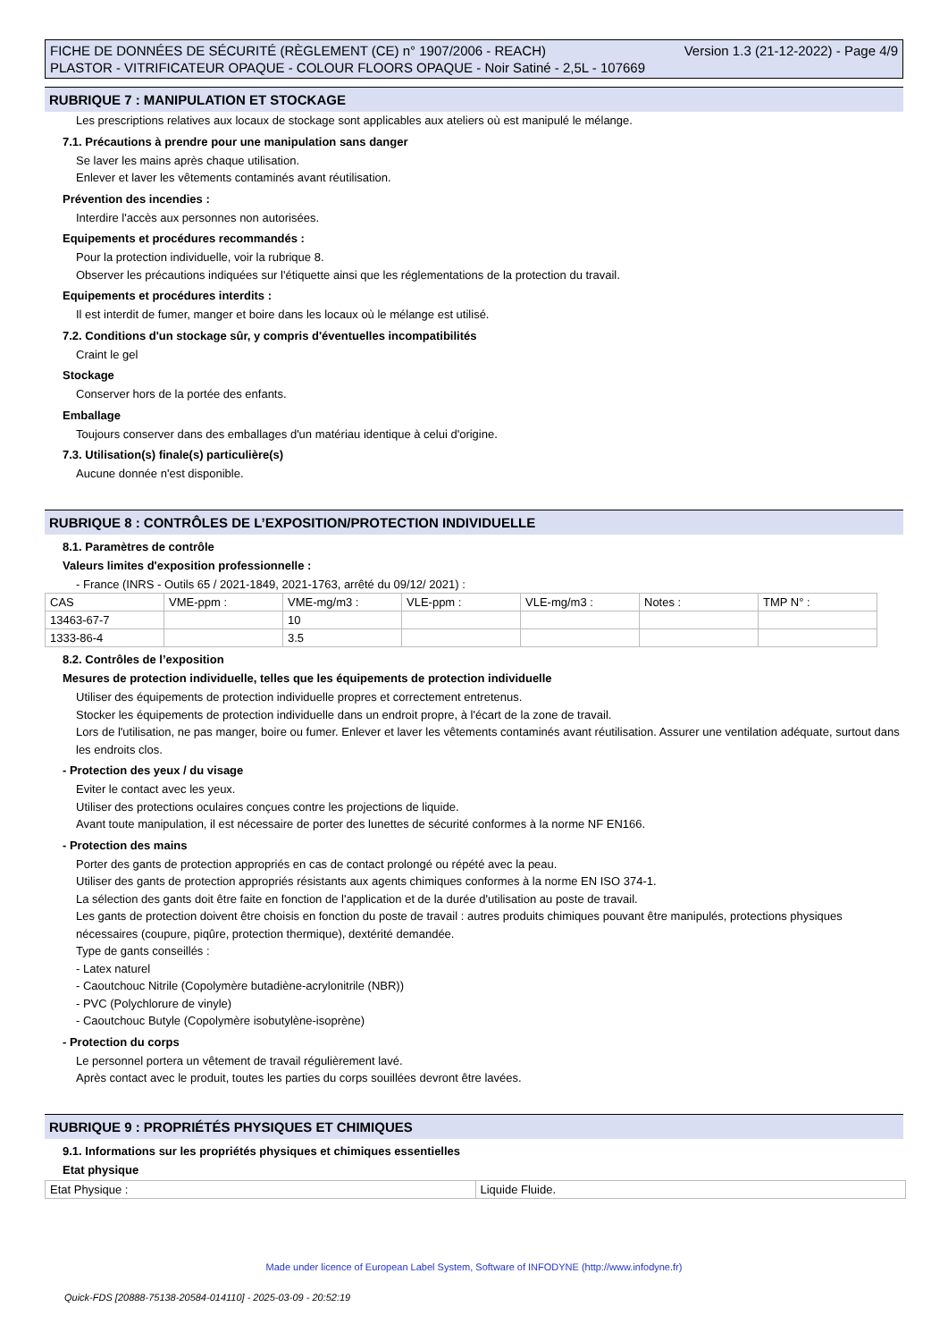Version 1.3 (21-12-2022) - Page 4/9 FICHE DE DONNÉES DE SÉCURITÉ (RÈGLEMENT (CE) n° 1907/2006 - REACH)
PLASTOR - VITRIFICATEUR OPAQUE - COLOUR FLOORS OPAQUE - Noir Satiné - 2,5L - 107669
RUBRIQUE 7 : MANIPULATION ET STOCKAGE
Les prescriptions relatives aux locaux de stockage sont applicables aux ateliers où est manipulé le mélange.
7.1. Précautions à prendre pour une manipulation sans danger
Se laver les mains après chaque utilisation.
Enlever et laver les vêtements contaminés avant réutilisation.
Prévention des incendies :
Interdire l'accès aux personnes non autorisées.
Equipements et procédures recommandés :
Pour la protection individuelle, voir la rubrique 8.
Observer les précautions indiquées sur l'étiquette ainsi que les réglementations de la protection du travail.
Equipements et procédures interdits :
Il est interdit de fumer, manger et boire dans les locaux où le mélange est utilisé.
7.2. Conditions d'un stockage sûr, y compris d'éventuelles incompatibilités
Craint le gel
Stockage
Conserver hors de la portée des enfants.
Emballage
Toujours conserver dans des emballages d'un matériau identique à celui d'origine.
7.3. Utilisation(s) finale(s) particulière(s)
Aucune donnée n'est disponible.
RUBRIQUE 8 : CONTRÔLES DE L’EXPOSITION/PROTECTION INDIVIDUELLE
8.1. Paramètres de contrôle
Valeurs limites d'exposition professionnelle :
- France (INRS - Outils 65 / 2021-1849, 2021-1763, arrêté du 09/12/ 2021) :
| CAS | VME-ppm : | VME-mg/m3 : | VLE-ppm : | VLE-mg/m3 : | Notes : | TMP N° : |
| 13463-67-7 | | 10 | | | | |
| 1333-86-4 | | 3.5 | | | | |
8.2. Contrôles de l’exposition
Mesures de protection individuelle, telles que les équipements de protection individuelle
Utiliser des équipements de protection individuelle propres et correctement entretenus.
Stocker les équipements de protection individuelle dans un endroit propre, à l'écart de la zone de travail.
Lors de l'utilisation, ne pas manger, boire ou fumer. Enlever et laver les vêtements contaminés avant réutilisation. Assurer une ventilation adéquate, surtout dans les endroits clos.
- Protection des yeux / du visage
Eviter le contact avec les yeux.
Utiliser des protections oculaires conçues contre les projections de liquide.
Avant toute manipulation, il est nécessaire de porter des lunettes de sécurité conformes à la norme NF EN166.
- Protection des mains
Porter des gants de protection appropriés en cas de contact prolongé ou répété avec la peau.
Utiliser des gants de protection appropriés résistants aux agents chimiques conformes à la norme EN ISO 374-1.
La sélection des gants doit être faite en fonction de l'application et de la durée d'utilisation au poste de travail.
Les gants de protection doivent être choisis en fonction du poste de travail : autres produits chimiques pouvant être manipulés, protections physiques nécessaires (coupure, piqûre, protection thermique), dextérité demandée.
Type de gants conseillés :
- Latex naturel
- Caoutchouc Nitrile (Copolymère butadiène-acrylonitrile (NBR))
- PVC (Polychlorure de vinyle)
- Caoutchouc Butyle (Copolymère isobutylène-isoprène)
- Protection du corps
Le personnel portera un vêtement de travail régulièrement lavé.
Après contact avec le produit, toutes les parties du corps souillées devront être lavées.
RUBRIQUE 9 : PROPRIÉTÉS PHYSIQUES ET CHIMIQUES
9.1. Informations sur les propriétés physiques et chimiques essentielles
Etat physique
| Etat Physique : | Liquide Fluide. |
Made under licence of European Label System, Software of INFODYNE (http://www.infodyne.fr)
Quick-FDS [20888-75138-20584-014110] - 2025-03-09 - 20:52:19